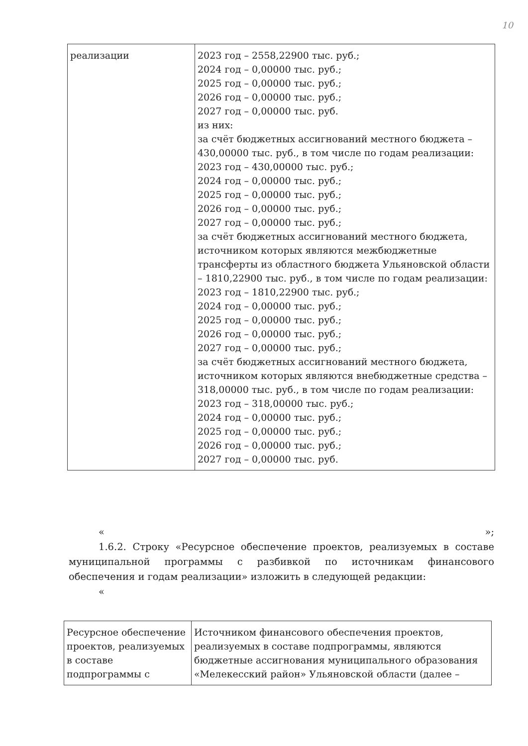10
| реализации | 2023 год – 2558,22900 тыс. руб.; 2024 год – 0,00000 тыс. руб.; 2025 год – 0,00000 тыс. руб.; 2026 год – 0,00000 тыс. руб.; 2027 год – 0,00000 тыс. руб. из них: за счёт бюджетных ассигнований местного бюджета – 430,00000 тыс. руб., в том числе по годам реализации: 2023 год – 430,00000 тыс. руб.; 2024 год – 0,00000 тыс. руб.; 2025 год – 0,00000 тыс. руб.; 2026 год – 0,00000 тыс. руб.; 2027 год – 0,00000 тыс. руб.; за счёт бюджетных ассигнований местного бюджета, источником которых являются межбюджетные трансферты из областного бюджета Ульяновской области – 1810,22900 тыс. руб., в том числе по годам реализации: 2023 год – 1810,22900 тыс. руб.; 2024 год – 0,00000 тыс. руб.; 2025 год – 0,00000 тыс. руб.; 2026 год – 0,00000 тыс. руб.; 2027 год – 0,00000 тыс. руб.; за счёт бюджетных ассигнований местного бюджета, источником которых являются внебюджетные средства – 318,00000 тыс. руб., в том числе по годам реализации: 2023 год – 318,00000 тыс. руб.; 2024 год – 0,00000 тыс. руб.; 2025 год – 0,00000 тыс. руб.; 2026 год – 0,00000 тыс. руб.; 2027 год – 0,00000 тыс. руб. |
« »;
1.6.2. Строку «Ресурсное обеспечение проектов, реализуемых в составе муниципальной программы с разбивкой по источникам финансового обеспечения и годам реализации» изложить в следующей редакции:
«
| Ресурсное обеспечение проектов, реализуемых в составе подпрограммы с | Источником финансового обеспечения проектов, реализуемых в составе подпрограммы, являются бюджетные ассигнования муниципального образования «Мелекесский район» Ульяновской области (далее – |